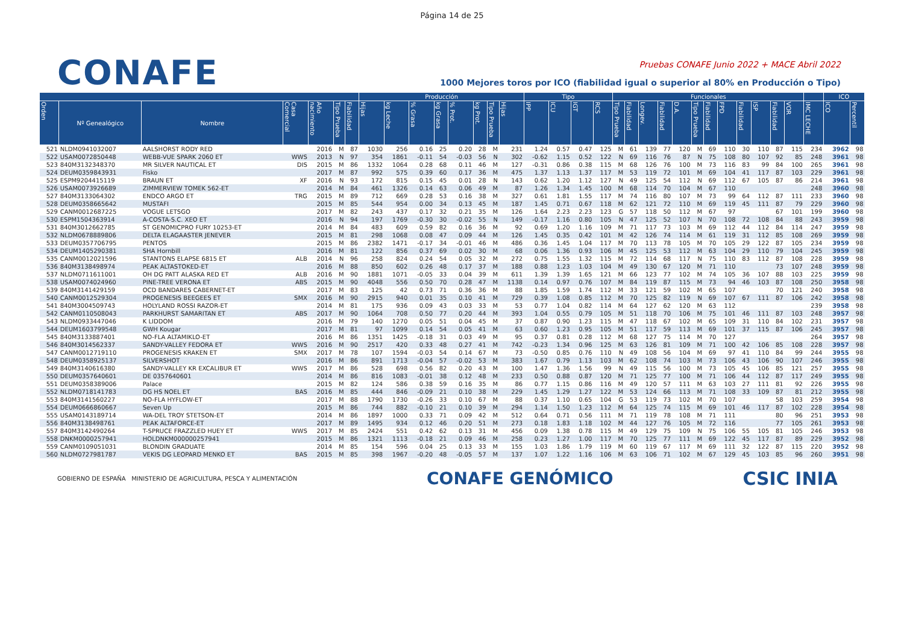Página 14 de 25
CONAFE
Pruebas CONAFE Junio 2022 + MACE Abril 2022
1000 Mejores toros por ICO (fiabilidad igual o superior al 80% en Producción o Tipo)
| | | | | | | | Producción | | | | | | | | Tipo | | | | Funcionales | | | | | | | | | | | | | ICO | |
| --- | --- | --- | --- | --- | --- | --- | --- | --- | --- | --- | --- | --- | --- | --- | --- | --- | --- | --- | --- | --- | --- | --- | --- | --- | --- | --- | --- | --- | --- | --- | --- | --- | --- |
| Orden | Nº Genealógico | Nombre | Casa Comercial | Año nacimiento | Tipo Prueba | Fiabilidad | Hijas | kg Leche | % Grasa | kg Grasa | % Prot. | kg Prot. | Tipo Prueba | Hijas | IPP | ICU | IGT | RCS | Tipo Prueba | Fiabilidad | Longev. | Fiabilidad | D.A. | Tipo Prueba | Fiabilidad | FPD | Fiabilidad | ISP | Fiabilidad | VOR | IMC LECHE | ICO | Percentil |
| 521 | NLDM0941032007 | AALSHORST RODY RED | | 2016 | M | 87 | 1030 | 256 | 0.16 | 25 | 0.20 | 28 | M | 231 | 1.24 | 0.57 | 0.47 | 125 | M | 61 | 139 | 77 | 120 | M | 69 | 110 | 30 | 110 | 87 | 115 | 234 | 3962 | 98 |
| 522 | USAM0072850448 | WEBB-VUE SPARK 2060 ET | WWS | 2013 | N | 97 | 354 | 1861 | -0.11 | 54 | -0.03 | 56 | N | 302 | -0.62 | 1.15 | 0.52 | 122 | N | 69 | 116 | 76 | 87 | N | 75 | 108 | 80 | 107 | 92 | 85 | 248 | 3961 | 98 |
| 523 | 840M3132348370 | MR SILVER NAUTICAL ET | DIS | 2015 | M | 86 | 1332 | 1064 | 0.28 | 68 | 0.11 | 46 | M | 127 | -0.31 | 0.86 | 0.38 | 115 | M | 68 | 126 | 76 | 100 | M | 73 | 116 | 83 | 99 | 84 | 100 | 265 | 3961 | 98 |
| 524 | DEUM0359843931 | Fisko | | 2017 | M | 87 | 992 | 575 | 0.39 | 60 | 0.17 | 36 | M | 475 | 1.37 | 1.13 | 1.37 | 117 | M | 53 | 119 | 72 | 101 | M | 69 | 104 | 41 | 117 | 87 | 103 | 229 | 3961 | 98 |
| 525 | ESPM9204415119 | BRAUN ET | XF | 2016 | N | 93 | 172 | 815 | 0.15 | 45 | 0.01 | 28 | N | 143 | 0.62 | 1.20 | 1.12 | 127 | N | 49 | 125 | 54 | 112 | N | 69 | 112 | 67 | 105 | 87 | 86 | 214 | 3961 | 98 |
| 526 | USAM0073926689 | ZIMMERVIEW TOMEK 562-ET | | 2014 | M | 84 | 461 | 1326 | 0.14 | 63 | 0.06 | 49 | M | 87 | 1.26 | 1.34 | 1.45 | 100 | M | 68 | 114 | 70 | 104 | M | 67 | 110 | | | | | 248 | 3960 | 98 |
| 527 | 840M3133064302 | ENDCO ARGO ET | TRG | 2015 | M | 89 | 712 | 669 | 0.28 | 53 | 0.16 | 38 | M | 327 | 0.61 | 1.81 | 1.55 | 117 | M | 74 | 116 | 80 | 107 | M | 73 | 99 | 64 | 112 | 87 | 111 | 233 | 3960 | 98 |
| 528 | DEUM0358665642 | MUSTAFI | | 2015 | M | 85 | 544 | 954 | 0.00 | 34 | 0.13 | 45 | M | 187 | 1.45 | 0.71 | 0.67 | 118 | M | 62 | 121 | 72 | 110 | M | 69 | 119 | 45 | 111 | 87 | 79 | 229 | 3960 | 98 |
| 529 | CANM0012687225 | VOGUE LETSGO | | 2017 | M | 82 | 243 | 437 | 0.17 | 32 | 0.21 | 35 | M | 126 | 1.64 | 2.23 | 2.23 | 123 | G | 57 | 118 | 50 | 112 | M | 67 | 97 | | | 67 | 101 | 199 | 3960 | 98 |
| 530 | ESPM1504363914 | A-COSTA-S.C. XEO ET | | 2016 | N | 94 | 197 | 1769 | -0.30 | 30 | -0.02 | 55 | N | 149 | -0.17 | 1.16 | 0.80 | 105 | N | 47 | 125 | 52 | 107 | N | 70 | 108 | 72 | 108 | 84 | 88 | 243 | 3959 | 98 |
| 531 | 840M3012662785 | ST GENOMICPRO FURY 10253-ET | | 2014 | M | 84 | 483 | 609 | 0.59 | 82 | 0.16 | 36 | M | 92 | 0.69 | 1.20 | 1.16 | 109 | M | 71 | 117 | 73 | 103 | M | 69 | 112 | 44 | 112 | 84 | 114 | 247 | 3959 | 98 |
| 532 | NLDM0678889806 | DELTA ELAGAASTER JENEVER | | 2015 | M | 81 | 298 | 1068 | 0.08 | 47 | 0.09 | 44 | M | 126 | 1.45 | 0.35 | 0.42 | 101 | M | 42 | 126 | 74 | 114 | M | 61 | 119 | 31 | 112 | 85 | 108 | 269 | 3959 | 98 |
| 533 | DEUM0357706795 | PENTOS | | 2015 | M | 86 | 2382 | 1471 | -0.17 | 34 | -0.01 | 46 | M | 486 | 0.36 | 1.45 | 1.04 | 117 | M | 70 | 113 | 78 | 105 | M | 70 | 105 | 29 | 122 | 87 | 105 | 234 | 3959 | 98 |
| 534 | DEUM1405290381 | SHA Hornbill | | 2016 | M | 81 | 122 | 856 | 0.37 | 69 | 0.02 | 30 | M | 68 | 0.06 | 1.36 | 0.93 | 106 | M | 45 | 125 | 53 | 112 | M | 63 | 104 | 29 | 110 | 79 | 104 | 245 | 3959 | 98 |
| 535 | CANM0012021596 | STANTONS ELAPSE 6815 ET | ALB | 2014 | N | 96 | 258 | 824 | 0.24 | 54 | 0.05 | 32 | M | 272 | 0.75 | 1.55 | 1.32 | 115 | M | 72 | 114 | 68 | 117 | N | 75 | 110 | 83 | 112 | 87 | 108 | 228 | 3959 | 98 |
| 536 | 840M3138498974 | PEAK ALTASTOKED-ET | | 2016 | M | 88 | 850 | 602 | 0.26 | 48 | 0.17 | 37 | M | 188 | 0.88 | 1.23 | 1.03 | 104 | M | 49 | 130 | 67 | 120 | M | 71 | 110 | | | 73 | 107 | 248 | 3959 | 98 |
| 537 | NLDM0711611001 | OH DG PATT ALASKA RED ET | ALB | 2016 | M | 90 | 1881 | 1071 | -0.05 | 33 | 0.04 | 39 | M | 611 | 1.39 | 1.39 | 1.65 | 121 | M | 66 | 123 | 77 | 102 | M | 74 | 105 | 36 | 107 | 88 | 103 | 225 | 3959 | 98 |
| 538 | USAM0074024960 | PINE-TREE VERONA ET | ABS | 2015 | M | 90 | 4048 | 556 | 0.50 | 70 | 0.28 | 47 | M | 1138 | 0.14 | 0.97 | 0.76 | 107 | M | 84 | 119 | 87 | 115 | M | 73 | 94 | 46 | 103 | 87 | 108 | 250 | 3958 | 98 |
| 539 | 840M3141429159 | OCD BANDARES CABERNET-ET | | 2017 | M | 83 | 125 | 42 | 0.73 | 71 | 0.36 | 36 | M | 88 | 1.85 | 1.59 | 1.74 | 112 | M | 33 | 121 | 59 | 102 | M | 65 | 107 | | | 70 | 121 | 240 | 3958 | 98 |
| 540 | CANM0012529304 | PROGENESIS BEEGEES ET | SMX | 2016 | M | 90 | 2915 | 940 | 0.01 | 35 | 0.10 | 41 | M | 729 | 0.39 | 1.08 | 0.85 | 112 | M | 70 | 125 | 82 | 119 | N | 69 | 107 | 67 | 111 | 87 | 106 | 242 | 3958 | 98 |
| 541 | 840M3004509743 | HOLYLAND ROSSI RAZOR-ET | | 2014 | M | 81 | 175 | 936 | 0.09 | 43 | 0.03 | 33 | M | 53 | 0.77 | 1.04 | 0.82 | 114 | M | 64 | 127 | 62 | 120 | M | 63 | 112 | | | | | 239 | 3958 | 98 |
| 542 | CANM0110508043 | PARKHURST SAMARITAN ET | ABS | 2017 | M | 90 | 1064 | 708 | 0.50 | 77 | 0.20 | 44 | M | 393 | 1.04 | 0.55 | 0.79 | 105 | M | 51 | 118 | 70 | 106 | M | 75 | 101 | 46 | 111 | 87 | 103 | 248 | 3957 | 98 |
| 543 | NLDM0933447046 | K LIDDOM | | 2016 | M | 79 | 140 | 1270 | 0.05 | 51 | 0.04 | 45 | M | 37 | 0.87 | 0.90 | 1.23 | 115 | M | 47 | 118 | 67 | 102 | M | 65 | 109 | 31 | 110 | 84 | 102 | 231 | 3957 | 98 |
| 544 | DEUM1603799548 | GWH Kougar | | 2017 | M | 81 | 97 | 1099 | 0.14 | 54 | 0.05 | 41 | M | 63 | 0.60 | 1.23 | 0.95 | 105 | M | 51 | 117 | 59 | 113 | M | 69 | 101 | 37 | 115 | 87 | 106 | 245 | 3957 | 98 |
| 545 | 840M3133887401 | NO-FLA ALTAMIKLO-ET | | 2016 | M | 86 | 1351 | 1425 | -0.18 | 31 | 0.03 | 49 | M | 95 | 0.37 | 0.81 | 0.28 | 112 | M | 68 | 127 | 75 | 114 | M | 70 | 127 | | | | | 264 | 3957 | 98 |
| 546 | 840M3014562337 | SANDY-VALLEY FEDORA ET | WWS | 2016 | M | 90 | 2517 | 420 | 0.33 | 48 | 0.27 | 41 | M | 742 | -0.23 | 1.34 | 0.96 | 125 | M | 63 | 126 | 81 | 109 | M | 71 | 100 | 42 | 106 | 85 | 108 | 228 | 3957 | 98 |
| 547 | CANM0012719110 | PROGENESIS KRAKEN ET | SMX | 2017 | M | 78 | 107 | 1594 | -0.03 | 54 | 0.14 | 67 | M | 73 | -0.50 | 0.85 | 0.76 | 110 | N | 49 | 108 | 56 | 104 | M | 69 | 97 | 41 | 110 | 84 | 99 | 244 | 3955 | 98 |
| 548 | DEUM0358925137 | SILVERSHOT | | 2016 | M | 86 | 891 | 1713 | -0.04 | 57 | -0.02 | 53 | M | 383 | 1.67 | 0.79 | 1.13 | 103 | M | 62 | 108 | 74 | 103 | M | 73 | 106 | 43 | 106 | 90 | 107 | 246 | 3955 | 98 |
| 549 | 840M3140616380 | SANDY-VALLEY KR EXCALIBUR ET | WWS | 2017 | M | 86 | 528 | 698 | 0.56 | 82 | 0.20 | 43 | M | 100 | 1.47 | 1.36 | 1.56 | 99 | N | 49 | 115 | 56 | 100 | M | 73 | 105 | 45 | 106 | 85 | 121 | 257 | 3955 | 98 |
| 550 | DEUM0357640601 | DE 0357640601 | | 2014 | M | 86 | 816 | 1083 | -0.01 | 38 | 0.12 | 48 | M | 233 | 0.50 | 0.88 | 0.87 | 120 | M | 71 | 125 | 77 | 100 | M | 71 | 106 | 44 | 112 | 87 | 117 | 249 | 3955 | 98 |
| 551 | DEUM0358389006 | Palace | | 2015 | M | 82 | 124 | 586 | 0.38 | 59 | 0.16 | 35 | M | 86 | 0.77 | 1.15 | 0.86 | 116 | M | 49 | 120 | 57 | 111 | M | 63 | 103 | 27 | 111 | 81 | 92 | 226 | 3955 | 98 |
| 552 | NLDM0718141783 | DG HS NOEL ET | BAS | 2016 | M | 85 | 444 | 846 | -0.09 | 21 | 0.10 | 38 | M | 229 | 1.45 | 1.29 | 1.27 | 122 | M | 53 | 124 | 66 | 113 | M | 71 | 108 | 33 | 109 | 87 | 81 | 212 | 3955 | 98 |
| 553 | 840M3141560227 | NO-FLA HYFLOW-ET | | 2017 | M | 88 | 1790 | 1730 | -0.26 | 33 | 0.10 | 67 | M | 88 | 0.37 | 1.10 | 0.65 | 104 | G | 53 | 119 | 73 | 102 | M | 70 | 107 | | | 58 | 103 | 259 | 3954 | 98 |
| 554 | DEUM0666860667 | Seven Up | | 2015 | M | 86 | 744 | 882 | -0.10 | 21 | 0.10 | 39 | M | 294 | 1.14 | 1.50 | 1.23 | 112 | M | 64 | 125 | 74 | 115 | M | 69 | 101 | 46 | 117 | 87 | 102 | 228 | 3954 | 98 |
| 555 | USAM0143189714 | WA-DEL TROY STETSON-ET | | 2014 | M | 86 | 1897 | 1000 | 0.33 | 71 | 0.09 | 42 | M | 512 | 0.64 | 0.71 | 0.56 | 111 | M | 71 | 119 | 78 | 108 | M | 71 | 111 | | | 80 | 96 | 251 | 3953 | 98 |
| 556 | 840M3138498761 | PEAK ALTAFORCE-ET | | 2017 | M | 89 | 1495 | 934 | 0.12 | 46 | 0.20 | 51 | M | 273 | 0.18 | 1.83 | 1.18 | 102 | M | 44 | 127 | 76 | 105 | M | 72 | 116 | | | 77 | 105 | 261 | 3953 | 98 |
| 557 | 840M3142490264 | T-SPRUCE FRAZZLED HUEY ET | WWS | 2017 | M | 85 | 2424 | 551 | 0.42 | 62 | 0.13 | 31 | M | 456 | 0.09 | 1.38 | 0.78 | 115 | M | 49 | 129 | 75 | 109 | N | 75 | 106 | 55 | 105 | 81 | 105 | 246 | 3953 | 98 |
| 558 | DNKM0000257941 | HOLDNKM000000257941 | | 2015 | M | 86 | 1321 | 1113 | -0.18 | 21 | 0.09 | 46 | M | 258 | 0.23 | 1.27 | 1.00 | 117 | M | 70 | 125 | 77 | 111 | M | 69 | 122 | 45 | 117 | 87 | 89 | 229 | 3952 | 98 |
| 559 | CANM0109051031 | BLONDIN GRADUATE | | 2014 | M | 85 | 154 | 596 | 0.04 | 25 | 0.13 | 33 | M | 155 | 1.03 | 1.86 | 1.79 | 119 | M | 60 | 119 | 67 | 117 | M | 69 | 111 | 32 | 122 | 87 | 115 | 220 | 3952 | 98 |
| 560 | NLDM0727981787 | VEKIS DG LEOPARD MENKO ET | BAS | 2015 | M | 85 | 398 | 1967 | -0.20 | 48 | -0.05 | 57 | M | 137 | 1.07 | 1.22 | 1.16 | 106 | M | 63 | 106 | 71 | 102 | M | 67 | 129 | 45 | 103 | 85 | 96 | 260 | 3951 | 98 |
GOBIERNO DE ESPAÑA MINISTERIO DE AGRICULTURA, PESCA Y ALIMENTACIÓN
CONAFE GENÓMICO CSIC INIA